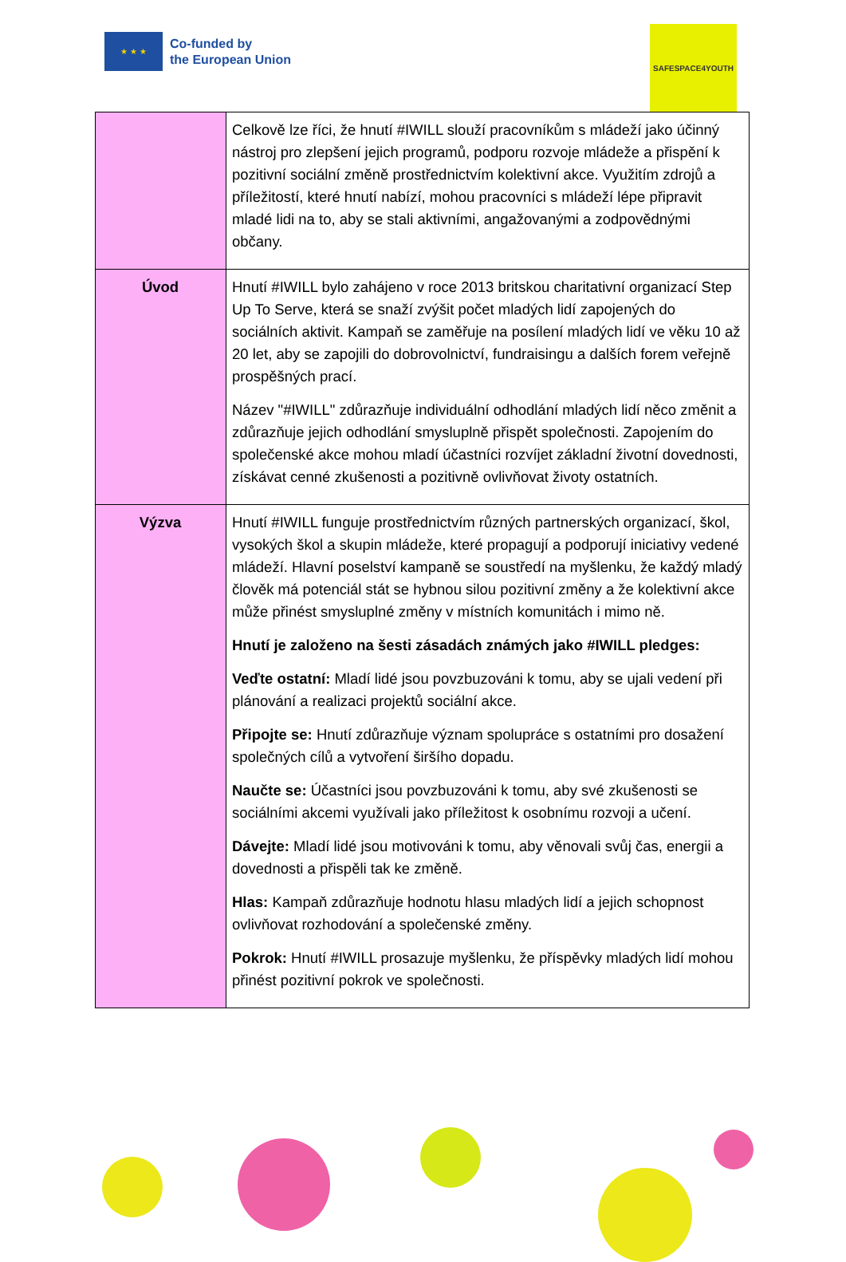★ ★ ★
Co-funded by
the European Union
SAFESPACE4YOUTH
| | Celkově lze říci, že hnutí #IWILL slouží pracovníkům s mládeží jako účinný nástroj pro zlepšení jejich programů, podporu rozvoje mládeže a přispění k pozitivní sociální změně prostřednictvím kolektivní akce. Využitím zdrojů a příležitostí, které hnutí nabízí, mohou pracovníci s mládeží lépe připravit mladé lidi na to, aby se stali aktivními, angažovanými a zodpovědnými občany. |
| Úvod | Hnutí #IWILL bylo zahájeno v roce 2013 britskou charitativní organizací Step Up To Serve, která se snaží zvýšit počet mladých lidí zapojených do sociálních aktivit. Kampaň se zaměřuje na posílení mladých lidí ve věku 10 až 20 let, aby se zapojili do dobrovolnictví, fundraisingu a dalších forem veřejně prospěšných prací. Název "#IWILL" zdůrazňuje individuální odhodlání mladých lidí něco změnit a zdůrazňuje jejich odhodlání smysluplně přispět společnosti. Zapojením do společenské akce mohou mladí účastníci rozvíjet základní životní dovednosti, získávat cenné zkušenosti a pozitivně ovlivňovat životy ostatních. |
| Výzva | Hnutí #IWILL funguje prostřednictvím různých partnerských organizací, škol, vysokých škol a skupin mládeže, které propagují a podporují iniciativy vedené mládeží. Hlavní poselství kampaně se soustředí na myšlenku, že každý mladý člověk má potenciál stát se hybnou silou pozitivní změny a že kolektivní akce může přinést smysluplné změny v místních komunitách i mimo ně. Hnutí je založeno na šesti zásadách známých jako #IWILL pledges: Veďte ostatní: Mladí lidé jsou povzbuzováni k tomu, aby se ujali vedení při plánování a realizaci projektů sociální akce. Připojte se: Hnutí zdůrazňuje význam spolupráce s ostatními pro dosažení společných cílů a vytvoření širšího dopadu. Naučte se: Účastníci jsou povzbuzováni k tomu, aby své zkušenosti se sociálními akcemi využívali jako příležitost k osobnímu rozvoji a učení. Dávejte: Mladí lidé jsou motivováni k tomu, aby věnovali svůj čas, energii a dovednosti a přispěli tak ke změně. Hlas: Kampaň zdůrazňuje hodnotu hlasu mladých lidí a jejich schopnost ovlivňovat rozhodování a společenské změny. Pokrok: Hnutí #IWILL prosazuje myšlenku, že příspěvky mladých lidí mohou přinést pozitivní pokrok ve společnosti. |